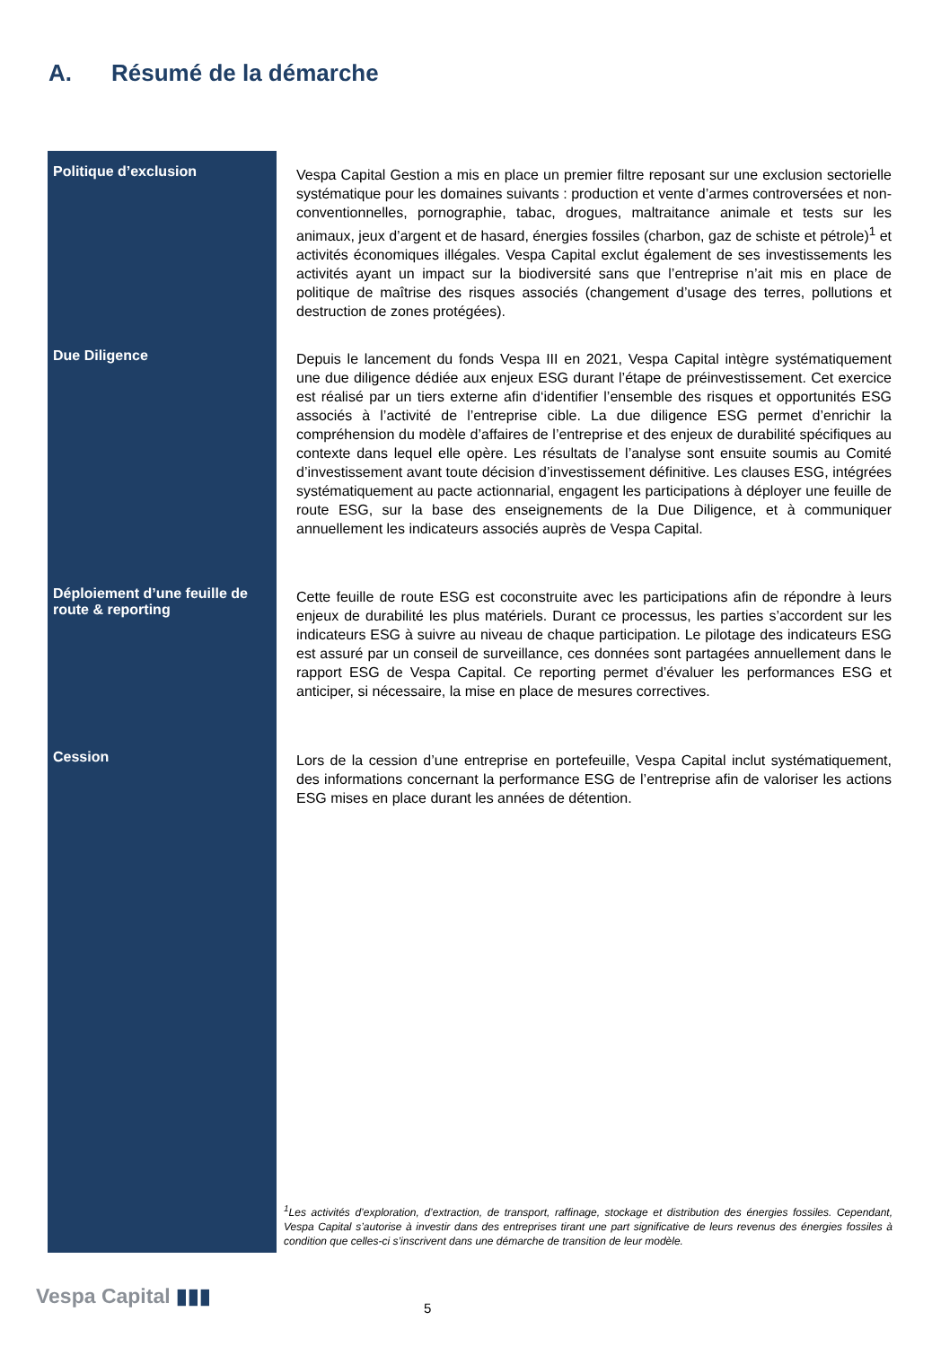A. Résumé de la démarche
Politique d’exclusion
Vespa Capital Gestion a mis en place un premier filtre reposant sur une exclusion sectorielle systématique pour les domaines suivants : production et vente d’armes controversées et non-conventionnelles, pornographie, tabac, drogues, maltraitance animale et tests sur les animaux, jeux d’argent et de hasard, énergies fossiles (charbon, gaz de schiste et pétrole)<sup>1</sup> et activités économiques illégales. Vespa Capital exclut également de ses investissements les activités ayant un impact sur la biodiversité sans que l’entreprise n’ait mis en place de politique de maîtrise des risques associés (changement d’usage des terres, pollutions et destruction de zones protégées).
Due Diligence
Depuis le lancement du fonds Vespa III en 2021, Vespa Capital intègre systématiquement une due diligence dédiée aux enjeux ESG durant l’étape de préinvestissement. Cet exercice est réalisé par un tiers externe afin d‘identifier l’ensemble des risques et opportunités ESG associés à l’activité de l’entreprise cible. La due diligence ESG permet d’enrichir la compréhension du modèle d’affaires de l’entreprise et des enjeux de durabilité spécifiques au contexte dans lequel elle opère. Les résultats de l’analyse sont ensuite soumis au Comité d’investissement avant toute décision d’investissement définitive. Les clauses ESG, intégrées systématiquement au pacte actionnarial, engagent les participations à déployer une feuille de route ESG, sur la base des enseignements de la Due Diligence, et à communiquer annuellement les indicateurs associés auprès de Vespa Capital.
Déploiement d’une feuille de route & reporting
Cette feuille de route ESG est coconstruite avec les participations afin de répondre à leurs enjeux de durabilité les plus matériels. Durant ce processus, les parties s’accordent sur les indicateurs ESG à suivre au niveau de chaque participation. Le pilotage des indicateurs ESG est assuré par un conseil de surveillance, ces données sont partagées annuellement dans le rapport ESG de Vespa Capital. Ce reporting permet d’évaluer les performances ESG et anticiper, si nécessaire, la mise en place de mesures correctives.
Cession
Lors de la cession d’une entreprise en portefeuille, Vespa Capital inclut systématiquement, des informations concernant la performance ESG de l’entreprise afin de valoriser les actions ESG mises en place durant les années de détention.
<sup>1</sup> Les activités d’exploration, d’extraction, de transport, raffinage, stockage et distribution des énergies fossiles. Cependant, Vespa Capital s’autorise à investir dans des entreprises tirant une part significative de leurs revenus des énergies fossiles à condition que celles-ci s’inscrivent dans une démarche de transition de leur modèle.
Vespa Capital ▮▮▮ 5